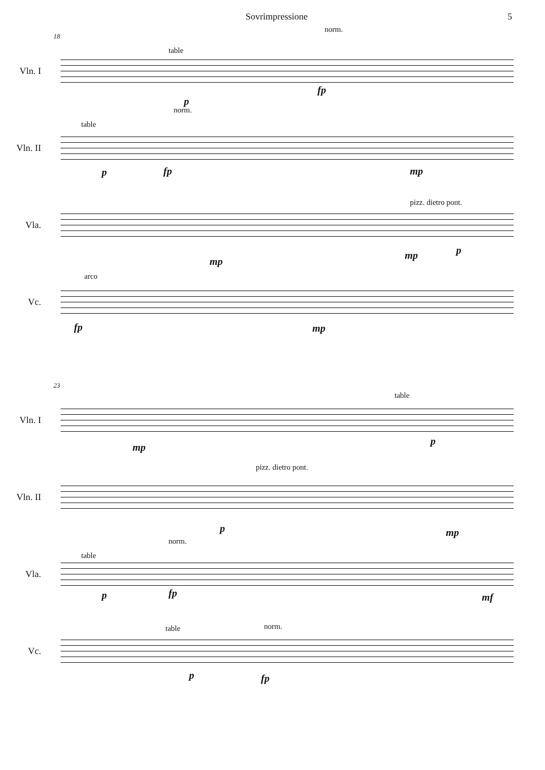Sovrimpressione 5
18
norm.
Vln. I
table
fp
p
Vln. II
table
norm.
fp p mp
Vla.
pizz. dietro pont.
mp
mp p
Vc.
arco
fp mp
23
Vln. I
table
mp
p
Vln. II
pizz. dietro pont.
p mp
Vla.
table
norm.
p fp mf
Vc.
table norm.
p fp